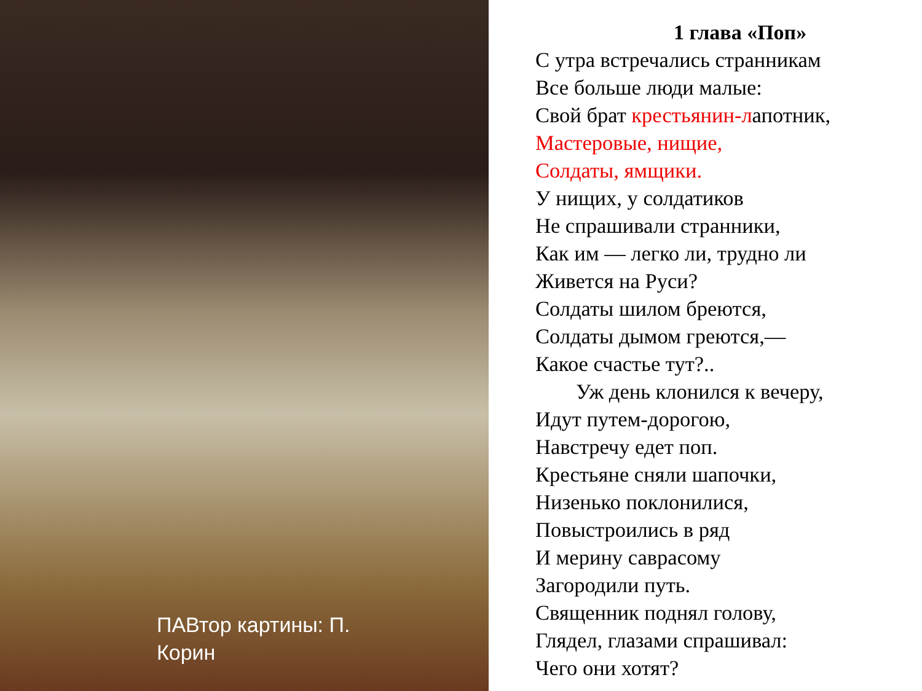ПАВтор картины: П. Корин
1 глава «Поп»
С утра встречались странникам
Все больше люди малые:
Свой брат крестьянин-лапотник,
Мастеровые, нищие,
Солдаты, ямщики.
У нищих, у солдатиков
Не спрашивали странники,
Как им — легко ли, трудно ли
Живется на Руси?
Солдаты шилом бреются,
Солдаты дымом греются,—
Какое счастье тут?..
Уж день клонился к вечеру,
Идут путем-дорогою,
Навстречу едет поп.
Крестьяне сняли шапочки,
Низенько поклонилися,
Повыстроились в ряд
И мерину саврасому
Загородили путь.
Священник поднял голову,
Глядел, глазами спрашивал:
Чего они хотят?